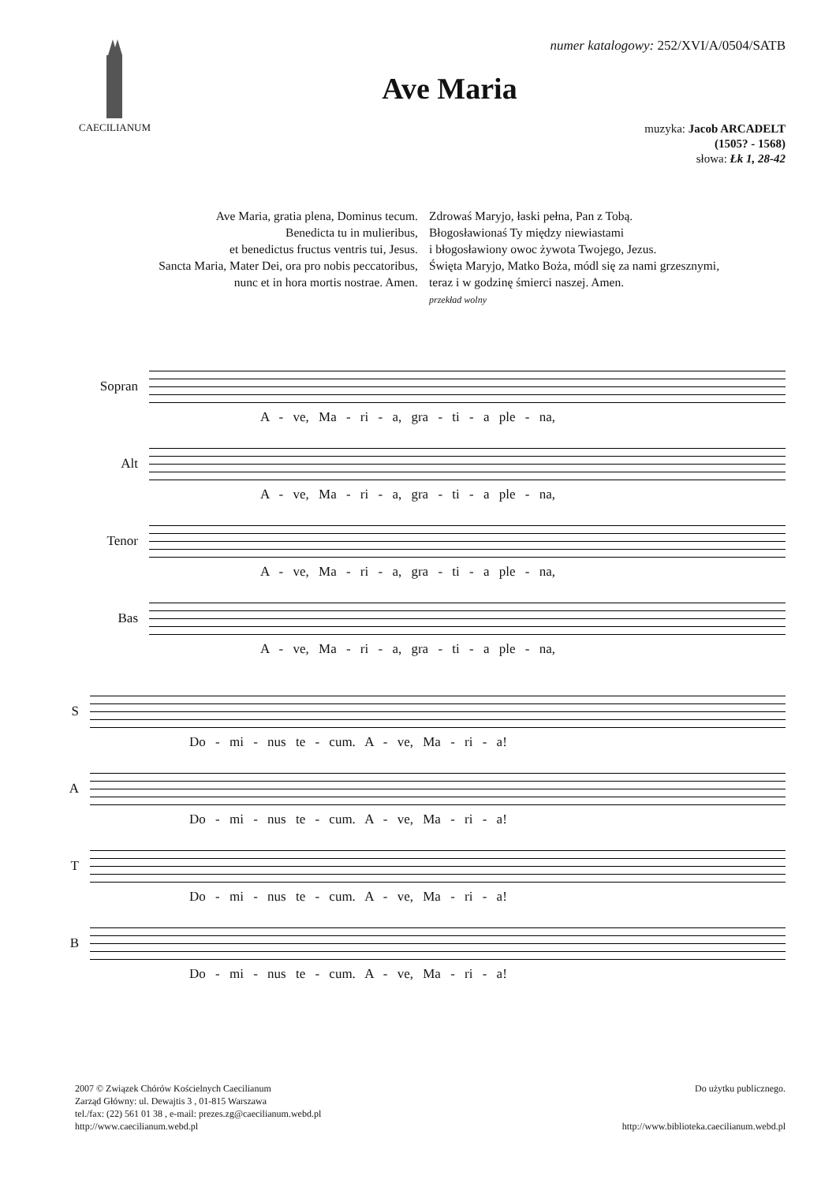CAECILIANUM
numer katalogowy: 252/XVI/A/0504/SATB
Ave Maria
muzyka: Jacob ARCADELT
(1505? - 1568)
słowa: Łk 1, 28-42
Ave Maria, gratia plena, Dominus tecum.
Benedicta tu in mulieribus,
et benedictus fructus ventris tui, Jesus.
Sancta Maria, Mater Dei, ora pro nobis peccatoribus,
nunc et in hora mortis nostrae. Amen.
Zdrowaś Maryjo, łaski pełna, Pan z Tobą.
Błogosławionaś Ty między niewiastami
i błogosławiony owoc żywota Twojego, Jezus.
Święta Maryjo, Matko Boża, módl się za nami grzesznymi,
teraz i w godzinę śmierci naszej. Amen.
przekład wolny
Sopran
A - ve, Ma - ri - a, gra - ti - a ple - na,
Alt
A - ve, Ma - ri - a, gra - ti - a ple - na,
Tenor
A - ve, Ma - ri - a, gra - ti - a ple - na,
Bas
A - ve, Ma - ri - a, gra - ti - a ple - na,
S
Do - mi - nus te - cum. A - ve, Ma - ri - a!
A
Do - mi - nus te - cum. A - ve, Ma - ri - a!
T
Do - mi - nus te - cum. A - ve, Ma - ri - a!
B
Do - mi - nus te - cum. A - ve, Ma - ri - a!
2007 © Związek Chórów Kościelnych Caecilianum
Zarząd Główny: ul. Dewajtis 3 , 01-815 Warszawa
tel./fax: (22) 561 01 38 , e-mail: prezes.zg@caecilianum.webd.pl
http://www.caecilianum.webd.pl
Do użytku publicznego.
http://www.biblioteka.caecilianum.webd.pl